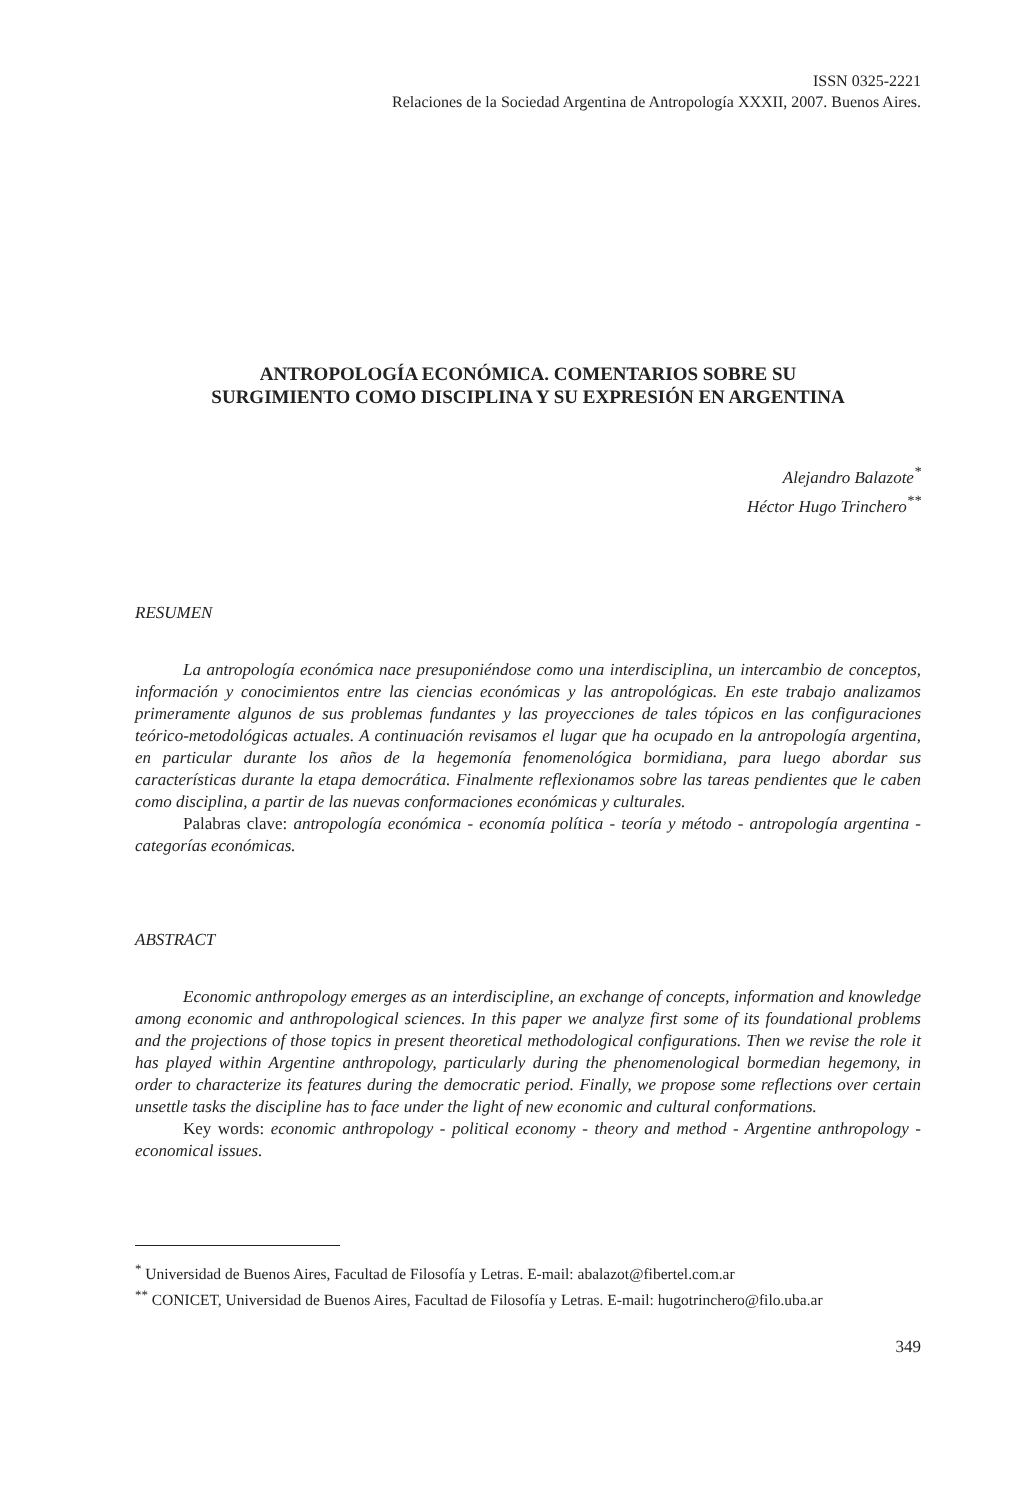ISSN 0325-2221
Relaciones de la Sociedad Argentina de Antropología XXXII, 2007. Buenos Aires.
ANTROPOLOGÍA ECONÓMICA. COMENTARIOS SOBRE SU
SURGIMIENTO COMO DISCIPLINA Y SU EXPRESIÓN EN ARGENTINA
Alejandro Balazote<sup>*</sup>
Héctor Hugo Trinchero<sup>**</sup>
RESUMEN
La antropología económica nace presuponiéndose como una interdisciplina, un intercambio de conceptos, información y conocimientos entre las ciencias económicas y las antropológicas. En este trabajo analizamos primeramente algunos de sus problemas fundantes y las proyecciones de tales tópicos en las configuraciones teórico-metodológicas actuales. A continuación revisamos el lugar que ha ocupado en la antropología argentina, en particular durante los años de la hegemonía fenomenológica bormidiana, para luego abordar sus características durante la etapa democrática. Finalmente reflexionamos sobre las tareas pendientes que le caben como disciplina, a partir de las nuevas conformaciones económicas y culturales.
Palabras clave: antropología económica - economía política - teoría y método - antropología argentina - categorías económicas.
ABSTRACT
Economic anthropology emerges as an interdiscipline, an exchange of concepts, information and knowledge among economic and anthropological sciences. In this paper we analyze first some of its foundational problems and the projections of those topics in present theoretical methodological configurations. Then we revise the role it has played within Argentine anthropology, particularly during the phenomenological bormedian hegemony, in order to characterize its features during the democratic period. Finally, we propose some reflections over certain unsettle tasks the discipline has to face under the light of new economic and cultural conformations.
Key words: economic anthropology - political economy - theory and method - Argentine anthropology - economical issues.
<sup>*</sup> Universidad de Buenos Aires, Facultad de Filosofía y Letras. E-mail: abalazot@fibertel.com.ar
<sup>**</sup> CONICET, Universidad de Buenos Aires, Facultad de Filosofía y Letras. E-mail: hugotrinchero@filo.uba.ar
349